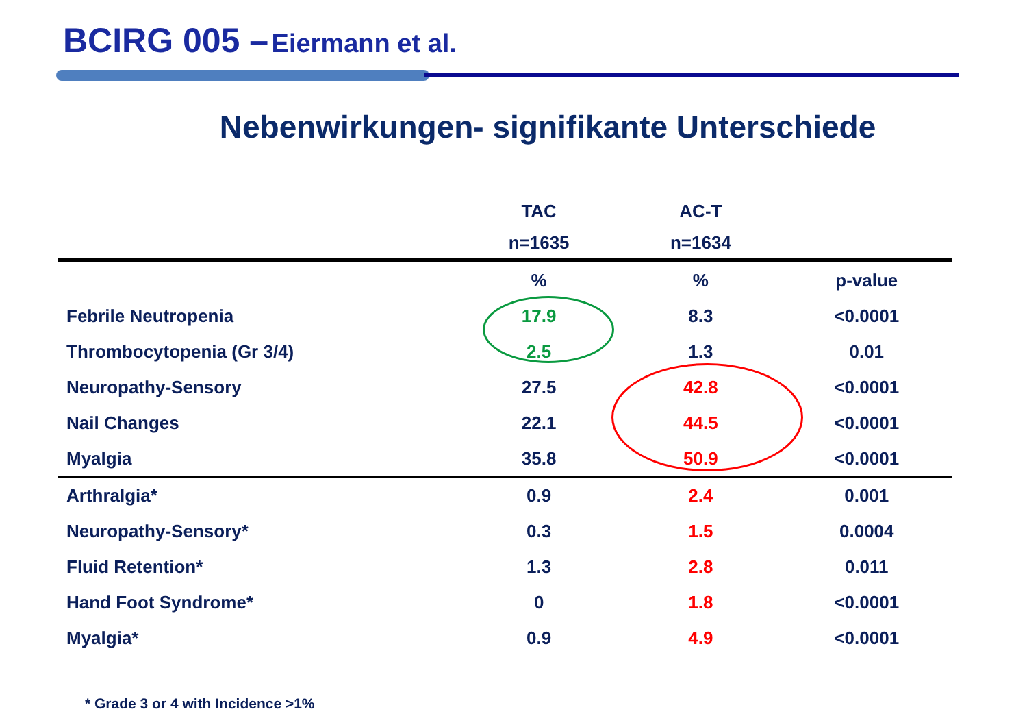BCIRG 005 – Eiermann et al.
Nebenwirkungen- signifikante Unterschiede
| | TAC | AC-T | |
| --- | --- | --- | --- |
| | n=1635 | n=1634 | |
| | % | % | p-value |
| Febrile Neutropenia | 17.9 | 8.3 | <0.0001 |
| Thrombocytopenia (Gr 3/4) | 2.5 | 1.3 | 0.01 |
| Neuropathy-Sensory | 27.5 | 42.8 | <0.0001 |
| Nail Changes | 22.1 | 44.5 | <0.0001 |
| Myalgia | 35.8 | 50.9 | <0.0001 |
| Arthralgia* | 0.9 | 2.4 | 0.001 |
| Neuropathy-Sensory* | 0.3 | 1.5 | 0.0004 |
| Fluid Retention* | 1.3 | 2.8 | 0.011 |
| Hand Foot Syndrome* | 0 | 1.8 | <0.0001 |
| Myalgia* | 0.9 | 4.9 | <0.0001 |
* Grade 3 or 4 with Incidence >1%